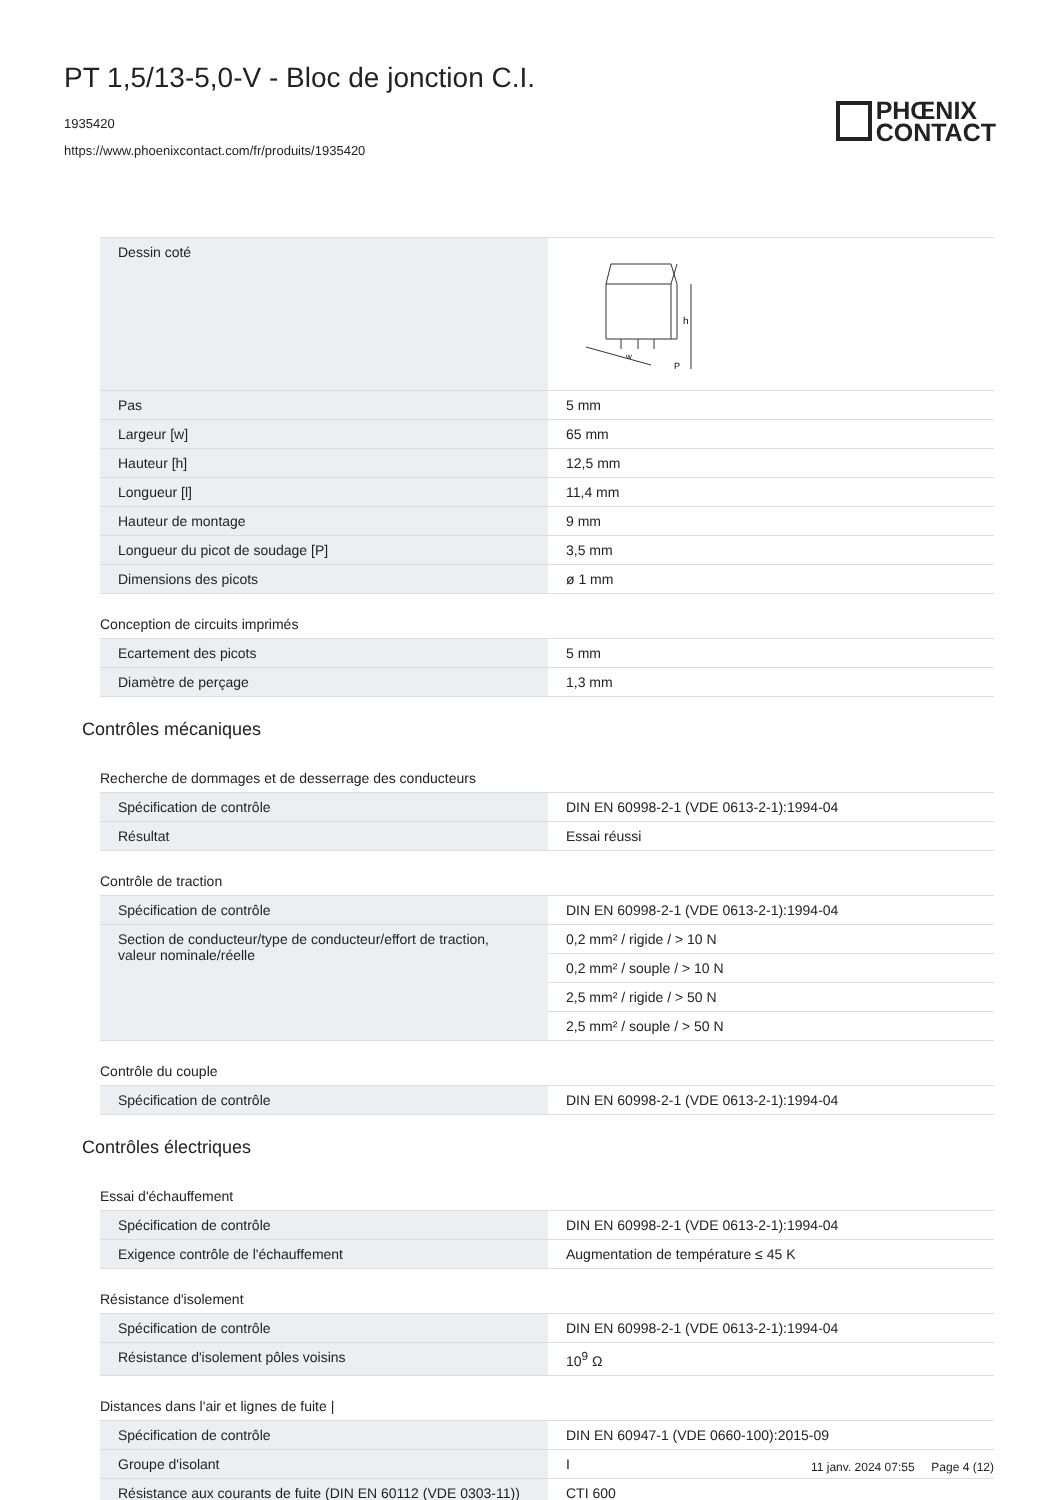PT 1,5/13-5,0-V - Bloc de jonction C.I.
1935420
https://www.phoenixcontact.com/fr/produits/1935420
PHŒNIX
CONTACT
| Dessin coté | h w P |
| Pas | 5 mm |
| Largeur [w] | 65 mm |
| Hauteur [h] | 12,5 mm |
| Longueur [l] | 11,4 mm |
| Hauteur de montage | 9 mm |
| Longueur du picot de soudage [P] | 3,5 mm |
| Dimensions des picots | ø 1 mm |
Conception de circuits imprimés
| Ecartement des picots | 5 mm |
| Diamètre de perçage | 1,3 mm |
Contrôles mécaniques
Recherche de dommages et de desserrage des conducteurs
| Spécification de contrôle | DIN EN 60998-2-1 (VDE 0613-2-1):1994-04 |
| Résultat | Essai réussi |
Contrôle de traction
| Spécification de contrôle | DIN EN 60998-2-1 (VDE 0613-2-1):1994-04 |
| Section de conducteur/type de conducteur/effort de traction, valeur nominale/réelle | 0,2 mm² / rigide / > 10 N |
| | 0,2 mm² / souple / > 10 N |
| | 2,5 mm² / rigide / > 50 N |
| | 2,5 mm² / souple / > 50 N |
Contrôle du couple
| Spécification de contrôle | DIN EN 60998-2-1 (VDE 0613-2-1):1994-04 |
Contrôles électriques
Essai d'échauffement
| Spécification de contrôle | DIN EN 60998-2-1 (VDE 0613-2-1):1994-04 |
| Exigence contrôle de l'échauffement | Augmentation de température ≤ 45 K |
Résistance d'isolement
| Spécification de contrôle | DIN EN 60998-2-1 (VDE 0613-2-1):1994-04 |
| Résistance d'isolement pôles voisins | 10<sup>9</sup> Ω |
Distances dans l'air et lignes de fuite |
| Spécification de contrôle | DIN EN 60947-1 (VDE 0660-100):2015-09 |
| Groupe d'isolant | I |
| Résistance aux courants de fuite (DIN EN 60112 (VDE 0303-11)) | CTI 600 |
11 janv. 2024 07:55 Page 4 (12)